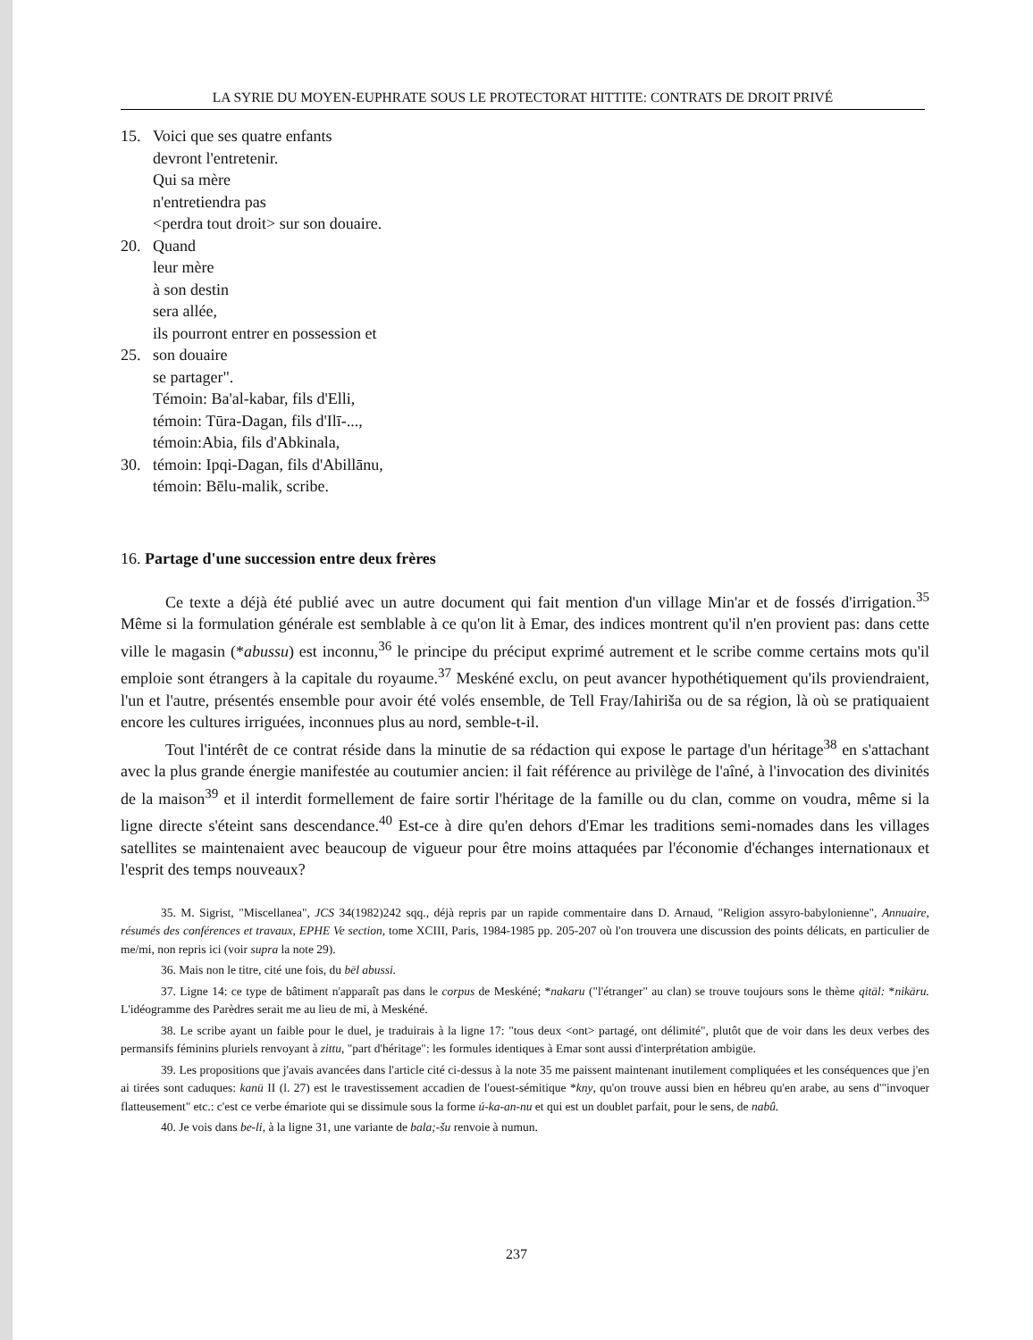LA SYRIE DU MOYEN-EUPHRATE SOUS LE PROTECTORAT HITTITE: CONTRATS DE DROIT PRIVÉ
15. Voici que ses quatre enfants
devront l'entretenir.
Qui sa mère
n'entretiendra pas
<perdra tout droit> sur son douaire.
20. Quand
leur mère
à son destin
sera allée,
ils pourront entrer en possession et
25. son douaire
se partager".
Témoin: Ba'al-kabar, fils d'Elli,
témoin: Tūra-Dagan, fils d'Ilī-...,
témoin:Abia, fils d'Abkinala,
30. témoin: Ipqi-Dagan, fils d'Abillānu,
témoin: Bēlu-malik, scribe.
16. Partage d'une succession entre deux frères
Ce texte a déjà été publié avec un autre document qui fait mention d'un village Min'ar et de fossés d'irrigation.<sup>35</sup> Même si la formulation générale est semblable à ce qu'on lit à Emar, des indices montrent qu'il n'en provient pas: dans cette ville le magasin (*abussu) est inconnu,<sup>36</sup> le principe du préciput exprimé autrement et le scribe comme certains mots qu'il emploie sont étrangers à la capitale du royaume.<sup>37</sup> Meskéné exclu, on peut avancer hypothétiquement qu'ils proviendraient, l'un et l'autre, présentés ensemble pour avoir été volés ensemble, de Tell Fray/Iahiriša ou de sa région, là où se pratiquaient encore les cultures irriguées, inconnues plus au nord, semble-t-il.
Tout l'intérêt de ce contrat réside dans la minutie de sa rédaction qui expose le partage d'un héritage<sup>38</sup> en s'attachant avec la plus grande énergie manifestée au coutumier ancien: il fait référence au privilège de l'aîné, à l'invocation des divinités de la maison<sup>39</sup> et il interdit formellement de faire sortir l'héritage de la famille ou du clan, comme on voudra, même si la ligne directe s'éteint sans descendance.<sup>40</sup> Est-ce à dire qu'en dehors d'Emar les traditions semi-nomades dans les villages satellites se maintenaient avec beaucoup de vigueur pour être moins attaquées par l'économie d'échanges internationaux et l'esprit des temps nouveaux?
35. M. Sigrist, "Miscellanea", JCS 34(1982)242 sqq., déjà repris par un rapide commentaire dans D. Arnaud, "Religion assyro-babylonienne", Annuaire, résumés des conférences et travaux, EPHE Ve section, tome XCIII, Paris, 1984-1985 pp. 205-207 où l'on trouvera une discussion des points délicats, en particulier de me/mi, non repris ici (voir supra la note 29).
36. Mais non le titre, cité une fois, du bēl abussi.
37. Ligne 14: ce type de bâtiment n'apparaît pas dans le corpus de Meskéné; *nakaru ("l'étranger" au clan) se trouve toujours sons le thème qitāl: *nikāru. L'idéogramme des Parèdres serait me au lieu de mi, à Meskéné.
38. Le scribe ayant un faible pour le duel, je traduirais à la ligne 17: "tous deux <ont> partagé, ont délimité", plutôt que de voir dans les deux verbes des permansifs féminins pluriels renvoyant à zittu, "part d'héritage": les formules identiques à Emar sont aussi d'interprétation ambigüe.
39. Les propositions que j'avais avancées dans l'article cité ci-dessus à la note 35 me paissent maintenant inutilement compliquées et les conséquences que j'en ai tirées sont caduques: kanū II (l. 27) est le travestissement accadien de l'ouest-sémitique *kny, qu'on trouve aussi bien en hébreu qu'en arabe, au sens d'"invoquer flatteusement" etc.: c'est ce verbe émariote qui se dissimule sous la forme ú-ka-an-nu et qui est un doublet parfait, pour le sens, de nabû.
40. Je vois dans be-li, à la ligne 31, une variante de bala;-šu renvoie à numun.
237